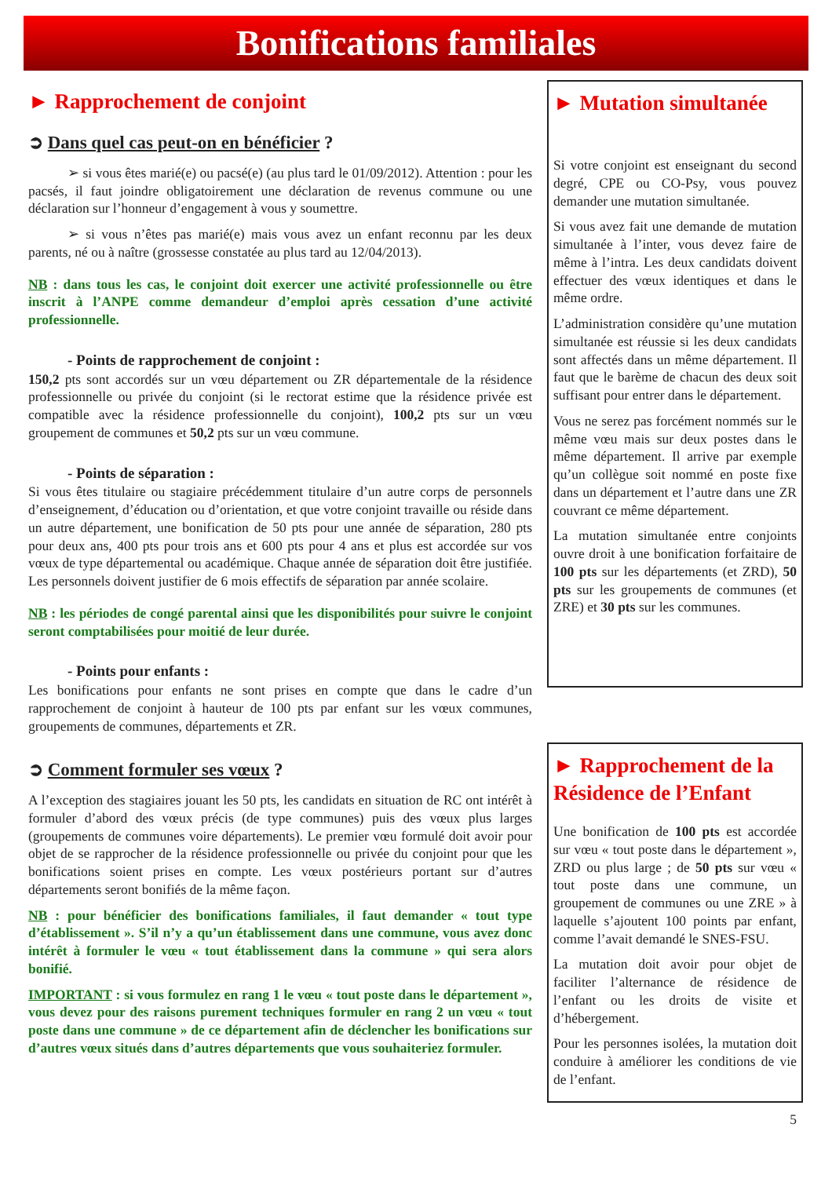Bonifications familiales
► Rapprochement de conjoint
➲ Dans quel cas peut-on en bénéficier ?
➢ si vous êtes marié(e) ou pacsé(e) (au plus tard le 01/09/2012). Attention : pour les pacsés, il faut joindre obligatoirement une déclaration de revenus commune ou une déclaration sur l’honneur d’engagement à vous y soumettre.
➢ si vous n’êtes pas marié(e) mais vous avez un enfant reconnu par les deux parents, né ou à naître (grossesse constatée au plus tard au 12/04/2013).
NB : dans tous les cas, le conjoint doit exercer une activité professionnelle ou être inscrit à l’ANPE comme demandeur d’emploi après cessation d’une activité professionnelle.
- Points de rapprochement de conjoint :
150,2 pts sont accordés sur un vœu département ou ZR départementale de la résidence professionnelle ou privée du conjoint (si le rectorat estime que la résidence privée est compatible avec la résidence professionnelle du conjoint), 100,2 pts sur un vœu groupement de communes et 50,2 pts sur un vœu commune.
- Points de séparation :
Si vous êtes titulaire ou stagiaire précédemment titulaire d’un autre corps de personnels d’enseignement, d’éducation ou d’orientation, et que votre conjoint travaille ou réside dans un autre département, une bonification de 50 pts pour une année de séparation, 280 pts pour deux ans, 400 pts pour trois ans et 600 pts pour 4 ans et plus est accordée sur vos vœux de type départemental ou académique. Chaque année de séparation doit être justifiée. Les personnels doivent justifier de 6 mois effectifs de séparation par année scolaire.
NB : les périodes de congé parental ainsi que les disponibilités pour suivre le conjoint seront comptabilisées pour moitié de leur durée.
- Points pour enfants :
Les bonifications pour enfants ne sont prises en compte que dans le cadre d’un rapprochement de conjoint à hauteur de 100 pts par enfant sur les vœux communes, groupements de communes, départements et ZR.
➲ Comment formuler ses vœux ?
A l’exception des stagiaires jouant les 50 pts, les candidats en situation de RC ont intérêt à formuler d’abord des vœux précis (de type communes) puis des vœux plus larges (groupements de communes voire départements). Le premier vœu formulé doit avoir pour objet de se rapprocher de la résidence professionnelle ou privée du conjoint pour que les bonifications soient prises en compte. Les vœux postérieurs portant sur d’autres départements seront bonifiés de la même façon.
NB : pour bénéficier des bonifications familiales, il faut demander « tout type d’établissement ». S’il n’y a qu’un établissement dans une commune, vous avez donc intérêt à formuler le vœu « tout établissement dans la commune » qui sera alors bonifié.
IMPORTANT : si vous formulez en rang 1 le vœu « tout poste dans le département », vous devez pour des raisons purement techniques formuler en rang 2 un vœu « tout poste dans une commune » de ce département afin de déclencher les bonifications sur d’autres vœux situés dans d’autres départements que vous souhaiteriez formuler.
► Mutation simultanée
Si votre conjoint est enseignant du second degré, CPE ou CO-Psy, vous pouvez demander une mutation simultanée.
Si vous avez fait une demande de mutation simultanée à l’inter, vous devez faire de même à l’intra. Les deux candidats doivent effectuer des vœux identiques et dans le même ordre.
L’administration considère qu’une mutation simultanée est réussie si les deux candidats sont affectés dans un même département. Il faut que le barème de chacun des deux soit suffisant pour entrer dans le département.
Vous ne serez pas forcément nommés sur le même vœu mais sur deux postes dans le même département. Il arrive par exemple qu’un collègue soit nommé en poste fixe dans un département et l’autre dans une ZR couvrant ce même département.
La mutation simultanée entre conjoints ouvre droit à une bonification forfaitaire de 100 pts sur les départements (et ZRD), 50 pts sur les groupements de communes (et ZRE) et 30 pts sur les communes.
► Rapprochement de la Résidence de l’Enfant
Une bonification de 100 pts est accordée sur vœu « tout poste dans le département », ZRD ou plus large ; de 50 pts sur vœu « tout poste dans une commune, un groupement de communes ou une ZRE » à laquelle s’ajoutent 100 points par enfant, comme l’avait demandé le SNES-FSU.
La mutation doit avoir pour objet de faciliter l’alternance de résidence de l’enfant ou les droits de visite et d’hébergement.
Pour les personnes isolées, la mutation doit conduire à améliorer les conditions de vie de l’enfant.
5